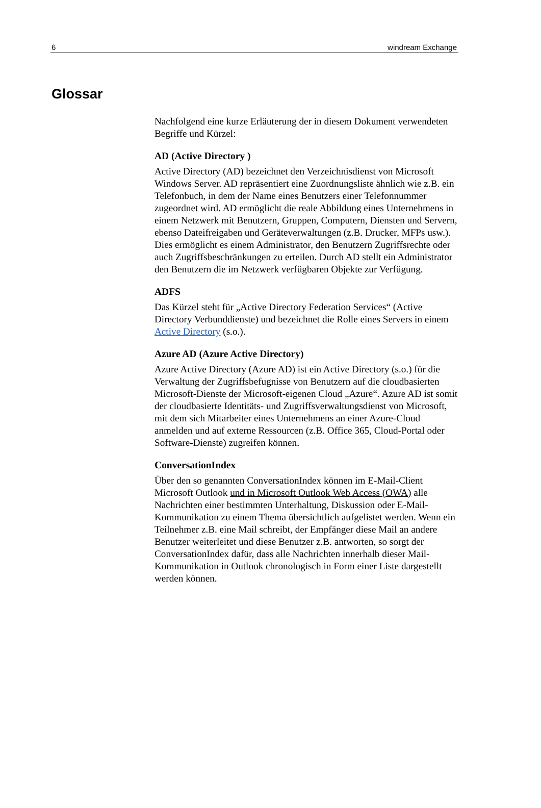6 windream Exchange
Glossar
Nachfolgend eine kurze Erläuterung der in diesem Dokument verwendeten Begriffe und Kürzel:
AD (Active Directory )
Active Directory (AD) bezeichnet den Verzeichnisdienst von Microsoft Windows Server. AD repräsentiert eine Zuordnungsliste ähnlich wie z.B. ein Telefonbuch, in dem der Name eines Benutzers einer Telefonnummer zugeordnet wird. AD ermöglicht die reale Abbildung eines Unternehmens in einem Netzwerk mit Benutzern, Gruppen, Computern, Diensten und Servern, ebenso Dateifreigaben und Geräteverwaltungen (z.B. Drucker, MFPs usw.). Dies ermöglicht es einem Administrator, den Benutzern Zugriffsrechte oder auch Zugriffsbeschränkungen zu erteilen. Durch AD stellt ein Administrator den Benutzern die im Netzwerk verfügbaren Objekte zur Verfügung.
ADFS
Das Kürzel steht für „Active Directory Federation Services“ (Active Directory Verbunddienste) und bezeichnet die Rolle eines Servers in einem Active Directory (s.o.).
Azure AD (Azure Active Directory)
Azure Active Directory (Azure AD) ist ein Active Directory (s.o.) für die Verwaltung der Zugriffsbefugnisse von Benutzern auf die cloudbasierten Microsoft-Dienste der Microsoft-eigenen Cloud „Azure“. Azure AD ist somit der cloudbasierte Identitäts- und Zugriffsverwaltungsdienst von Microsoft, mit dem sich Mitarbeiter eines Unternehmens an einer Azure-Cloud anmelden und auf externe Ressourcen (z.B. Office 365, Cloud-Portal oder Software-Dienste) zugreifen können.
ConversationIndex
Über den so genannten ConversationIndex können im E-Mail-Client Microsoft Outlook und in Microsoft Outlook Web Access (OWA) alle Nachrichten einer bestimmten Unterhaltung, Diskussion oder E-Mail-Kommunikation zu einem Thema übersichtlich aufgelistet werden. Wenn ein Teilnehmer z.B. eine Mail schreibt, der Empfänger diese Mail an andere Benutzer weiterleitet und diese Benutzer z.B. antworten, so sorgt der ConversationIndex dafür, dass alle Nachrichten innerhalb dieser Mail-Kommunikation in Outlook chronologisch in Form einer Liste dargestellt werden können.